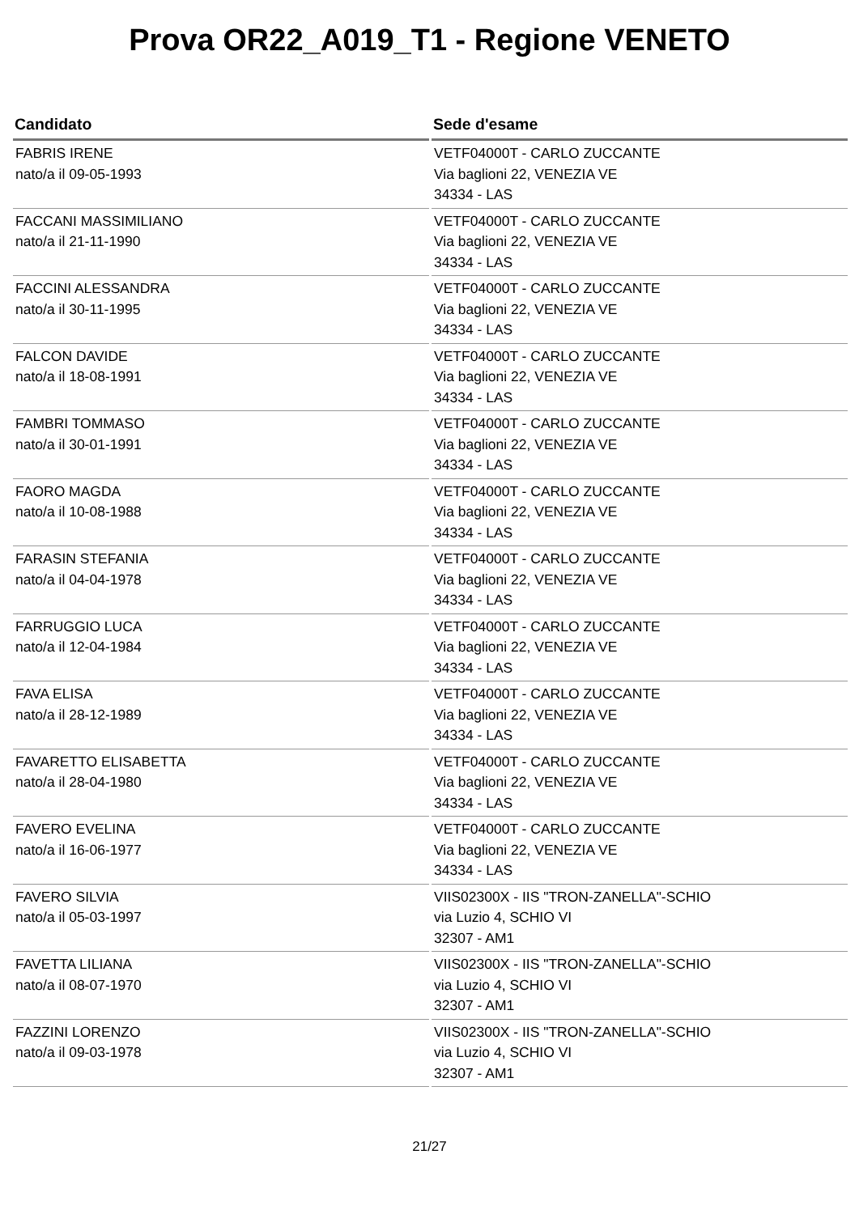Prova OR22_A019_T1 - Regione VENETO
| Candidato | Sede d'esame |
| --- | --- |
| FABRIS IRENE nato/a il 09-05-1993 | VETF04000T - CARLO ZUCCANTE Via baglioni 22, VENEZIA VE 34334 - LAS |
| FACCANI MASSIMILIANO nato/a il 21-11-1990 | VETF04000T - CARLO ZUCCANTE Via baglioni 22, VENEZIA VE 34334 - LAS |
| FACCINI ALESSANDRA nato/a il 30-11-1995 | VETF04000T - CARLO ZUCCANTE Via baglioni 22, VENEZIA VE 34334 - LAS |
| FALCON DAVIDE nato/a il 18-08-1991 | VETF04000T - CARLO ZUCCANTE Via baglioni 22, VENEZIA VE 34334 - LAS |
| FAMBRI TOMMASO nato/a il 30-01-1991 | VETF04000T - CARLO ZUCCANTE Via baglioni 22, VENEZIA VE 34334 - LAS |
| FAORO MAGDA nato/a il 10-08-1988 | VETF04000T - CARLO ZUCCANTE Via baglioni 22, VENEZIA VE 34334 - LAS |
| FARASIN STEFANIA nato/a il 04-04-1978 | VETF04000T - CARLO ZUCCANTE Via baglioni 22, VENEZIA VE 34334 - LAS |
| FARRUGGIO LUCA nato/a il 12-04-1984 | VETF04000T - CARLO ZUCCANTE Via baglioni 22, VENEZIA VE 34334 - LAS |
| FAVA ELISA nato/a il 28-12-1989 | VETF04000T - CARLO ZUCCANTE Via baglioni 22, VENEZIA VE 34334 - LAS |
| FAVARETTO ELISABETTA nato/a il 28-04-1980 | VETF04000T - CARLO ZUCCANTE Via baglioni 22, VENEZIA VE 34334 - LAS |
| FAVERO EVELINA nato/a il 16-06-1977 | VETF04000T - CARLO ZUCCANTE Via baglioni 22, VENEZIA VE 34334 - LAS |
| FAVERO SILVIA nato/a il 05-03-1997 | VIIS02300X - IIS "TRON-ZANELLA"-SCHIO via Luzio 4, SCHIO VI 32307 - AM1 |
| FAVETTA LILIANA nato/a il 08-07-1970 | VIIS02300X - IIS "TRON-ZANELLA"-SCHIO via Luzio 4, SCHIO VI 32307 - AM1 |
| FAZZINI LORENZO nato/a il 09-03-1978 | VIIS02300X - IIS "TRON-ZANELLA"-SCHIO via Luzio 4, SCHIO VI 32307 - AM1 |
21/27